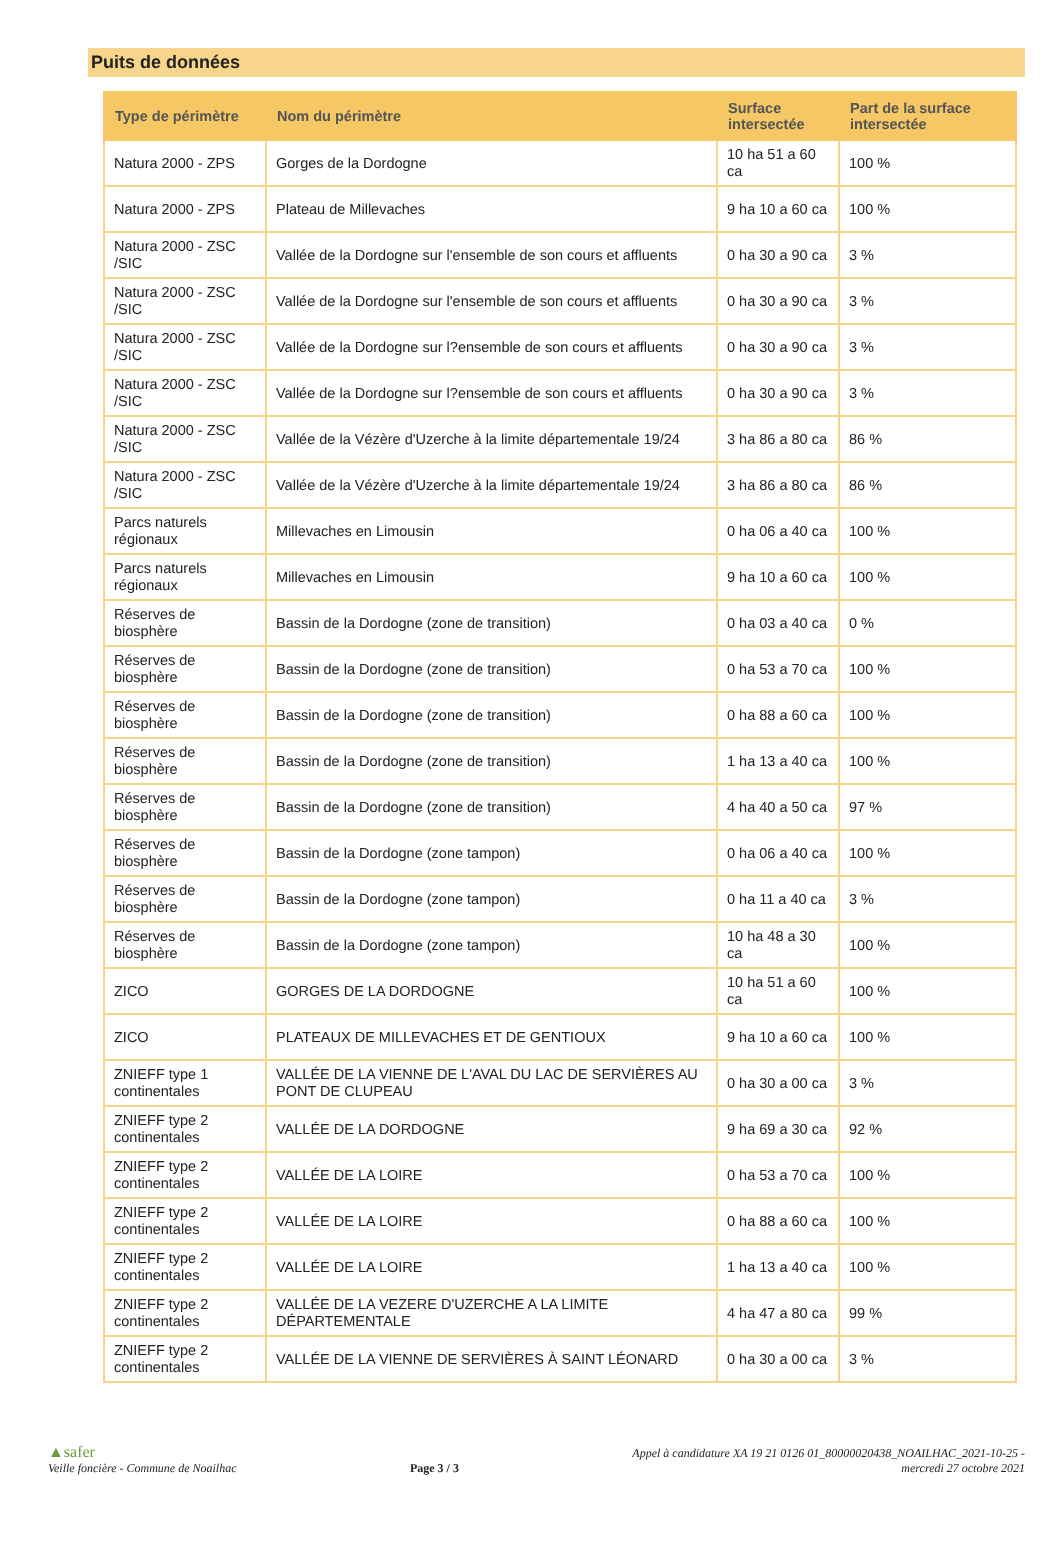Puits de données
| Type de périmètre | Nom du périmètre | Surface intersectée | Part de la surface intersectée |
| --- | --- | --- | --- |
| Natura 2000 - ZPS | Gorges de la Dordogne | 10 ha 51 a 60 ca | 100 % |
| Natura 2000 - ZPS | Plateau de Millevaches | 9 ha 10 a 60 ca | 100 % |
| Natura 2000 - ZSC /SIC | Vallée de la Dordogne sur l'ensemble de son cours et affluents | 0 ha 30 a 90 ca | 3 % |
| Natura 2000 - ZSC /SIC | Vallée de la Dordogne sur l'ensemble de son cours et affluents | 0 ha 30 a 90 ca | 3 % |
| Natura 2000 - ZSC /SIC | Vallée de la Dordogne sur l?ensemble de son cours et affluents | 0 ha 30 a 90 ca | 3 % |
| Natura 2000 - ZSC /SIC | Vallée de la Dordogne sur l?ensemble de son cours et affluents | 0 ha 30 a 90 ca | 3 % |
| Natura 2000 - ZSC /SIC | Vallée de la Vézère d'Uzerche à la limite départementale 19/24 | 3 ha 86 a 80 ca | 86 % |
| Natura 2000 - ZSC /SIC | Vallée de la Vézère d'Uzerche à la limite départementale 19/24 | 3 ha 86 a 80 ca | 86 % |
| Parcs naturels régionaux | Millevaches en Limousin | 0 ha 06 a 40 ca | 100 % |
| Parcs naturels régionaux | Millevaches en Limousin | 9 ha 10 a 60 ca | 100 % |
| Réserves de biosphère | Bassin de la Dordogne (zone de transition) | 0 ha 03 a 40 ca | 0 % |
| Réserves de biosphère | Bassin de la Dordogne (zone de transition) | 0 ha 53 a 70 ca | 100 % |
| Réserves de biosphère | Bassin de la Dordogne (zone de transition) | 0 ha 88 a 60 ca | 100 % |
| Réserves de biosphère | Bassin de la Dordogne (zone de transition) | 1 ha 13 a 40 ca | 100 % |
| Réserves de biosphère | Bassin de la Dordogne (zone de transition) | 4 ha 40 a 50 ca | 97 % |
| Réserves de biosphère | Bassin de la Dordogne (zone tampon) | 0 ha 06 a 40 ca | 100 % |
| Réserves de biosphère | Bassin de la Dordogne (zone tampon) | 0 ha 11 a 40 ca | 3 % |
| Réserves de biosphère | Bassin de la Dordogne (zone tampon) | 10 ha 48 a 30 ca | 100 % |
| ZICO | GORGES DE LA DORDOGNE | 10 ha 51 a 60 ca | 100 % |
| ZICO | PLATEAUX DE MILLEVACHES ET DE GENTIOUX | 9 ha 10 a 60 ca | 100 % |
| ZNIEFF type 1 continentales | VALLÉE DE LA VIENNE DE L'AVAL DU LAC DE SERVIÈRES AU PONT DE CLUPEAU | 0 ha 30 a 00 ca | 3 % |
| ZNIEFF type 2 continentales | VALLÉE DE LA DORDOGNE | 9 ha 69 a 30 ca | 92 % |
| ZNIEFF type 2 continentales | VALLÉE DE LA LOIRE | 0 ha 53 a 70 ca | 100 % |
| ZNIEFF type 2 continentales | VALLÉE DE LA LOIRE | 0 ha 88 a 60 ca | 100 % |
| ZNIEFF type 2 continentales | VALLÉE DE LA LOIRE | 1 ha 13 a 40 ca | 100 % |
| ZNIEFF type 2 continentales | VALLÉE DE LA VEZERE D'UZERCHE A LA LIMITE DÉPARTEMENTALE | 4 ha 47 a 80 ca | 99 % |
| ZNIEFF type 2 continentales | VALLÉE DE LA VIENNE DE SERVIÈRES À SAINT LÉONARD | 0 ha 30 a 00 ca | 3 % |
▲safer
Veille foncière - Commune de Noailhac
Page 3 / 3
Appel à candidature XA 19 21 0126 01_80000020438_NOAILHAC_2021-10-25 -
mercredi 27 octobre 2021